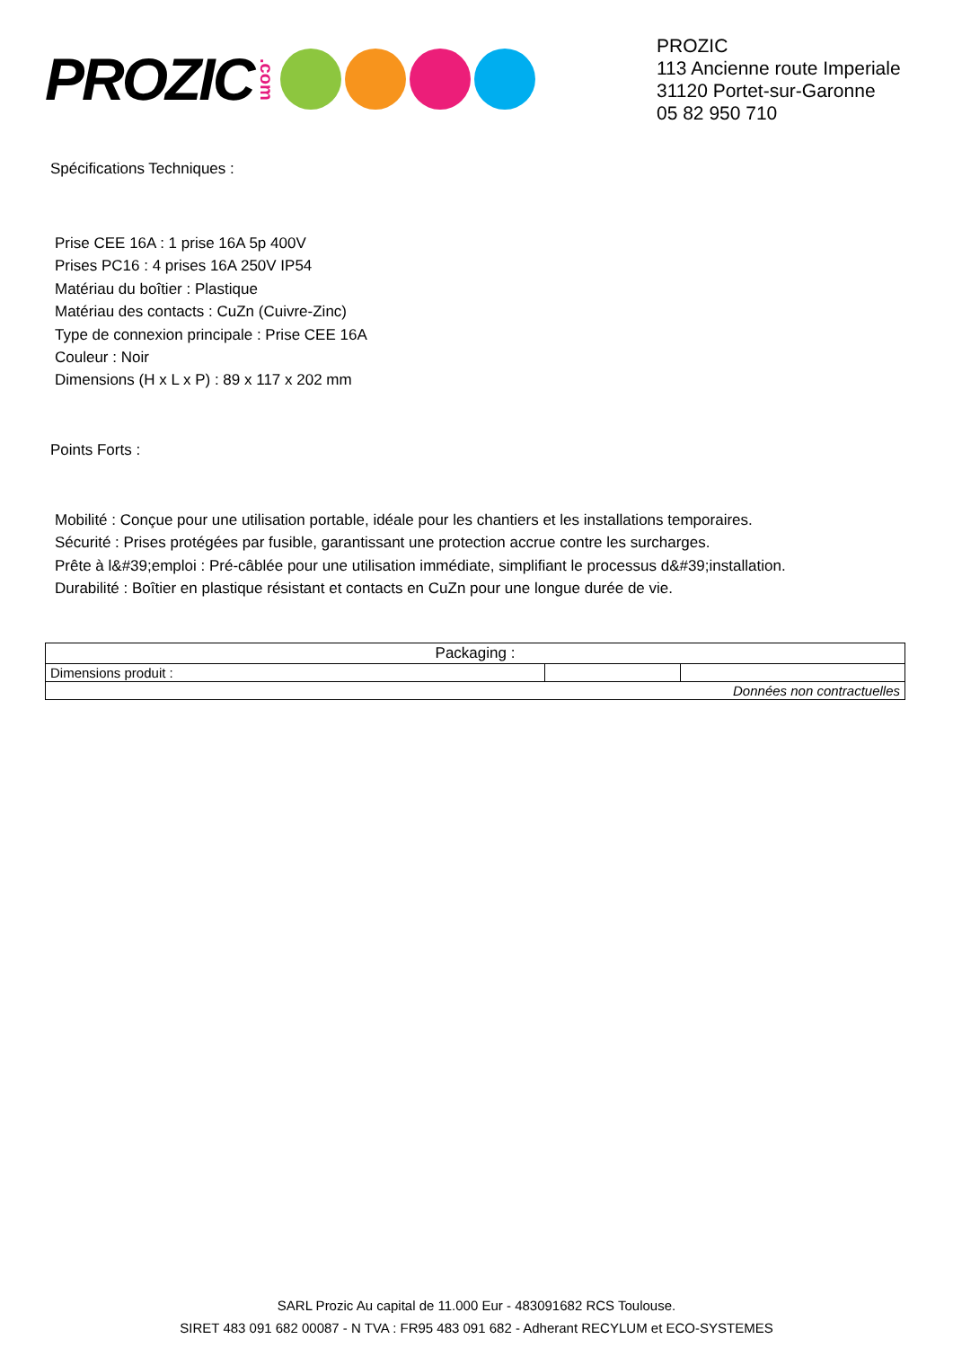PROZIC.com
PROZIC
113 Ancienne route Imperiale
31120 Portet-sur-Garonne
05 82 950 710
Spécifications Techniques :
Prise CEE 16A : 1 prise 16A 5p 400V
Prises PC16 : 4 prises 16A 250V IP54
Matériau du boîtier : Plastique
Matériau des contacts : CuZn (Cuivre-Zinc)
Type de connexion principale : Prise CEE 16A
Couleur : Noir
Dimensions (H x L x P) : 89 x 117 x 202 mm
Points Forts :
Mobilité : Conçue pour une utilisation portable, idéale pour les chantiers et les installations temporaires.
Sécurité : Prises protégées par fusible, garantissant une protection accrue contre les surcharges.
Prête à l&#39;emploi : Pré-câblée pour une utilisation immédiate, simplifiant le processus d&#39;installation.
Durabilité : Boîtier en plastique résistant et contacts en CuZn pour une longue durée de vie.
| Packaging : | | |
| --- | --- | --- |
| Dimensions produit : | | |
| Données non contractuelles | | |
SARL Prozic Au capital de 11.000 Eur - 483091682 RCS Toulouse.
SIRET 483 091 682 00087 - N TVA : FR95 483 091 682 - Adherant RECYLUM et ECO-SYSTEMES